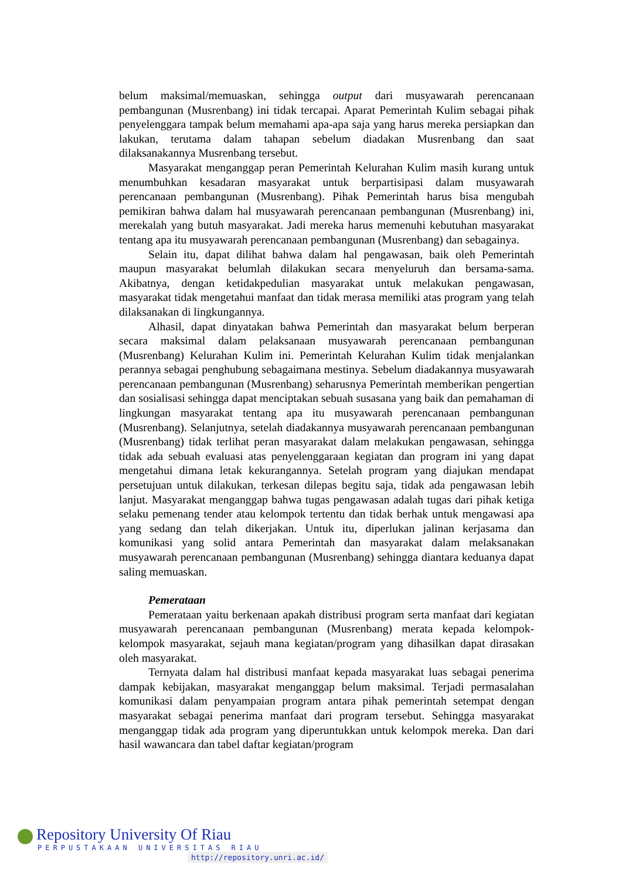belum maksimal/memuaskan, sehingga output dari musyawarah perencanaan pembangunan (Musrenbang) ini tidak tercapai. Aparat Pemerintah Kulim sebagai pihak penyelenggara tampak belum memahami apa-apa saja yang harus mereka persiapkan dan lakukan, terutama dalam tahapan sebelum diadakan Musrenbang dan saat dilaksanakannya Musrenbang tersebut.
Masyarakat menganggap peran Pemerintah Kelurahan Kulim masih kurang untuk menumbuhkan kesadaran masyarakat untuk berpartisipasi dalam musyawarah perencanaan pembangunan (Musrenbang). Pihak Pemerintah harus bisa mengubah pemikiran bahwa dalam hal musyawarah perencanaan pembangunan (Musrenbang) ini, merekalah yang butuh masyarakat. Jadi mereka harus memenuhi kebutuhan masyarakat tentang apa itu musyawarah perencanaan pembangunan (Musrenbang) dan sebagainya.
Selain itu, dapat dilihat bahwa dalam hal pengawasan, baik oleh Pemerintah maupun masyarakat belumlah dilakukan secara menyeluruh dan bersama-sama. Akibatnya, dengan ketidakpedulian masyarakat untuk melakukan pengawasan, masyarakat tidak mengetahui manfaat dan tidak merasa memiliki atas program yang telah dilaksanakan di lingkungannya.
Alhasil, dapat dinyatakan bahwa Pemerintah dan masyarakat belum berperan secara maksimal dalam pelaksanaan musyawarah perencanaan pembangunan (Musrenbang) Kelurahan Kulim ini. Pemerintah Kelurahan Kulim tidak menjalankan perannya sebagai penghubung sebagaimana mestinya. Sebelum diadakannya musyawarah perencanaan pembangunan (Musrenbang) seharusnya Pemerintah memberikan pengertian dan sosialisasi sehingga dapat menciptakan sebuah susasana yang baik dan pemahaman di lingkungan masyarakat tentang apa itu musyawarah perencanaan pembangunan (Musrenbang). Selanjutnya, setelah diadakannya musyawarah perencanaan pembangunan (Musrenbang) tidak terlihat peran masyarakat dalam melakukan pengawasan, sehingga tidak ada sebuah evaluasi atas penyelenggaraan kegiatan dan program ini yang dapat mengetahui dimana letak kekurangannya. Setelah program yang diajukan mendapat persetujuan untuk dilakukan, terkesan dilepas begitu saja, tidak ada pengawasan lebih lanjut. Masyarakat menganggap bahwa tugas pengawasan adalah tugas dari pihak ketiga selaku pemenang tender atau kelompok tertentu dan tidak berhak untuk mengawasi apa yang sedang dan telah dikerjakan. Untuk itu, diperlukan jalinan kerjasama dan komunikasi yang solid antara Pemerintah dan masyarakat dalam melaksanakan musyawarah perencanaan pembangunan (Musrenbang) sehingga diantara keduanya dapat saling memuaskan.
Pemerataan
Pemerataan yaitu berkenaan apakah distribusi program serta manfaat dari kegiatan musyawarah perencanaan pembangunan (Musrenbang) merata kepada kelompok-kelompok masyarakat, sejauh mana kegiatan/program yang dihasilkan dapat dirasakan oleh masyarakat.
Ternyata dalam hal distribusi manfaat kepada masyarakat luas sebagai penerima dampak kebijakan, masyarakat menganggap belum maksimal. Terjadi permasalahan komunikasi dalam penyampaian program antara pihak pemerintah setempat dengan masyarakat sebagai penerima manfaat dari program tersebut. Sehingga masyarakat menganggap tidak ada program yang diperuntukkan untuk kelompok mereka. Dan dari hasil wawancara dan tabel daftar kegiatan/program
Repository University Of Riau
PERPUSTAKAAN UNIVERSITAS RIAU
http://repository.unri.ac.id/